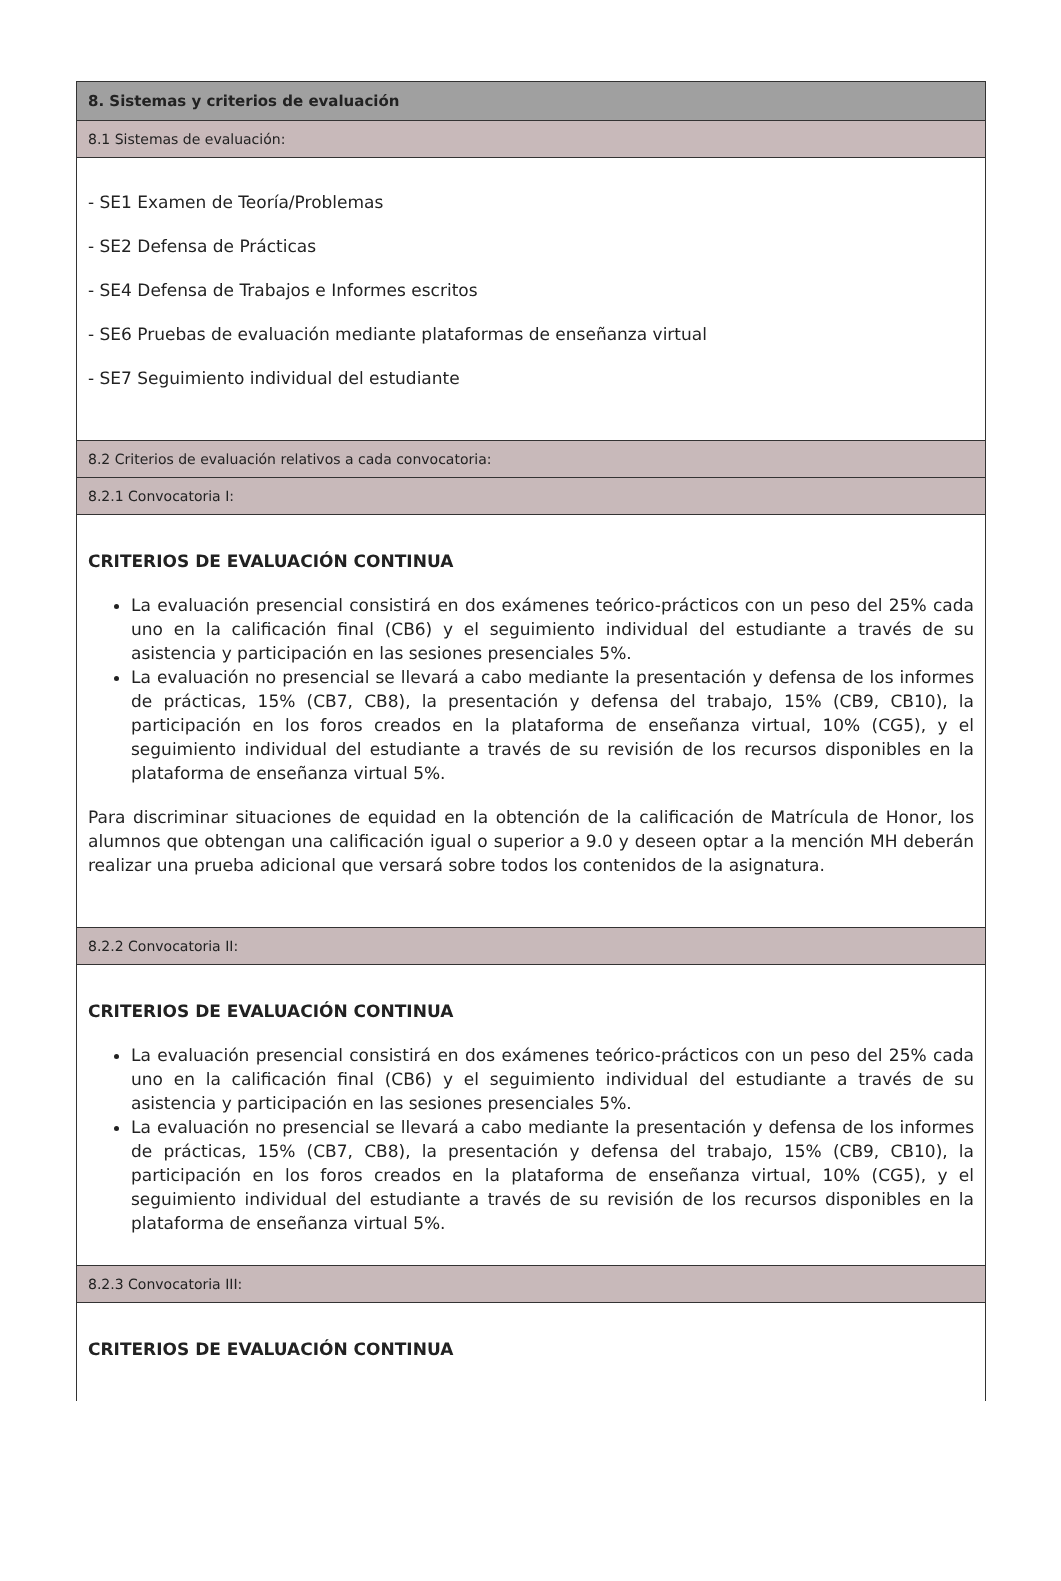8. Sistemas y criterios de evaluación
8.1 Sistemas de evaluación:
- SE1 Examen de Teoría/Problemas
- SE2 Defensa de Prácticas
- SE4 Defensa de Trabajos e Informes escritos
- SE6 Pruebas de evaluación mediante plataformas de enseñanza virtual
- SE7 Seguimiento individual del estudiante
8.2 Criterios de evaluación relativos a cada convocatoria:
8.2.1 Convocatoria I:
CRITERIOS DE EVALUACIÓN CONTINUA
La evaluación presencial consistirá en dos exámenes teórico-prácticos con un peso del 25% cada uno en la calificación final (CB6) y el seguimiento individual del estudiante a través de su asistencia y participación en las sesiones presenciales 5%.
La evaluación no presencial se llevará a cabo mediante la presentación y defensa de los informes de prácticas, 15% (CB7, CB8), la presentación y defensa del trabajo, 15% (CB9, CB10), la participación en los foros creados en la plataforma de enseñanza virtual, 10% (CG5), y el seguimiento individual del estudiante a través de su revisión de los recursos disponibles en la plataforma de enseñanza virtual 5%.
Para discriminar situaciones de equidad en la obtención de la calificación de Matrícula de Honor, los alumnos que obtengan una calificación igual o superior a 9.0 y deseen optar a la mención MH deberán realizar una prueba adicional que versará sobre todos los contenidos de la asignatura.
8.2.2 Convocatoria II:
CRITERIOS DE EVALUACIÓN CONTINUA
La evaluación presencial consistirá en dos exámenes teórico-prácticos con un peso del 25% cada uno en la calificación final (CB6) y el seguimiento individual del estudiante a través de su asistencia y participación en las sesiones presenciales 5%.
La evaluación no presencial se llevará a cabo mediante la presentación y defensa de los informes de prácticas, 15% (CB7, CB8), la presentación y defensa del trabajo, 15% (CB9, CB10), la participación en los foros creados en la plataforma de enseñanza virtual, 10% (CG5), y el seguimiento individual del estudiante a través de su revisión de los recursos disponibles en la plataforma de enseñanza virtual 5%.
8.2.3 Convocatoria III:
CRITERIOS DE EVALUACIÓN CONTINUA